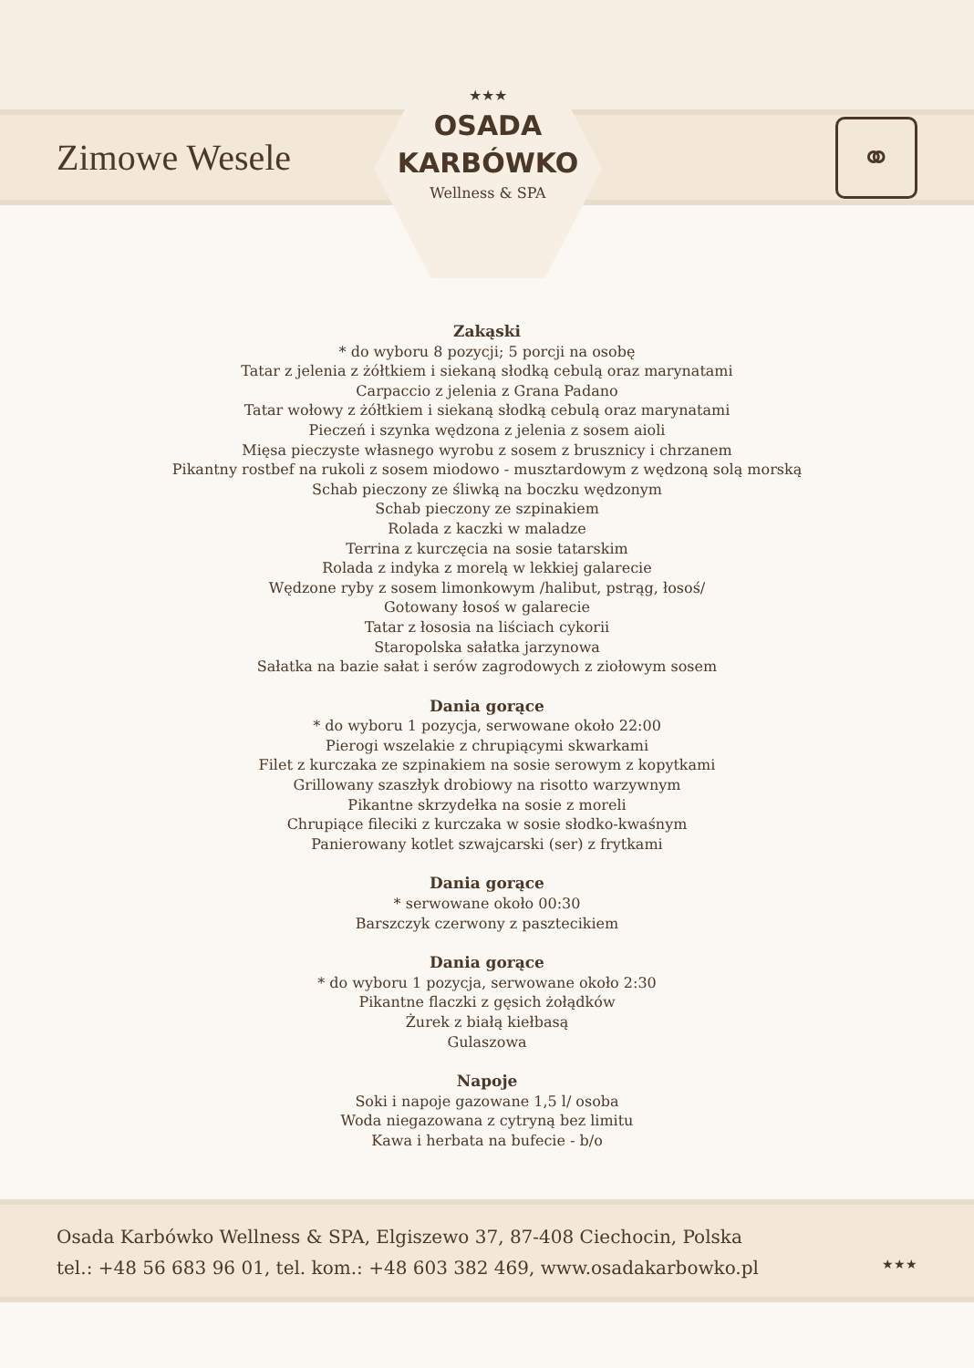Zimowe Wesele
⚭
★★★
OSADA
KARBÓWKO
Wellness & SPA
Zakąski
* do wyboru 8 pozycji; 5 porcji na osobę
Tatar z jelenia z żółtkiem i siekaną słodką cebulą oraz marynatami
Carpaccio z jelenia z Grana Padano
Tatar wołowy z żółtkiem i siekaną słodką cebulą oraz marynatami
Pieczeń i szynka wędzona z jelenia z sosem aioli
Mięsa pieczyste własnego wyrobu z sosem z brusznicy i chrzanem
Pikantny rostbef na rukoli z sosem miodowo - musztardowym z wędzoną solą morską
Schab pieczony ze śliwką na boczku wędzonym
Schab pieczony ze szpinakiem
Rolada z kaczki w maladze
Terrina z kurczęcia na sosie tatarskim
Rolada z indyka z morelą w lekkiej galarecie
Wędzone ryby z sosem limonkowym /halibut, pstrąg, łosoś/
Gotowany łosoś w galarecie
Tatar z łososia na liściach cykorii
Staropolska sałatka jarzynowa
Sałatka na bazie sałat i serów zagrodowych z ziołowym sosem
Dania gorące
* do wyboru 1 pozycja, serwowane około 22:00
Pierogi wszelakie z chrupiącymi skwarkami
Filet z kurczaka ze szpinakiem na sosie serowym z kopytkami
Grillowany szaszłyk drobiowy na risotto warzywnym
Pikantne skrzydełka na sosie z moreli
Chrupiące fileciki z kurczaka w sosie słodko-kwaśnym
Panierowany kotlet szwajcarski (ser) z frytkami
Dania gorące
* serwowane około 00:30
Barszczyk czerwony z pasztecikiem
Dania gorące
* do wyboru 1 pozycja, serwowane około 2:30
Pikantne flaczki z gęsich żołądków
Żurek z białą kiełbasą
Gulaszowa
Napoje
Soki i napoje gazowane 1,5 l/ osoba
Woda niegazowana z cytryną bez limitu
Kawa i herbata na bufecie - b/o
Osada Karbówko Wellness & SPA, Elgiszewo 37, 87-408 Ciechocin, Polska
tel.: +48 56 683 96 01, tel. kom.: +48 603 382 469, www.osadakarbowko.pl
★★★